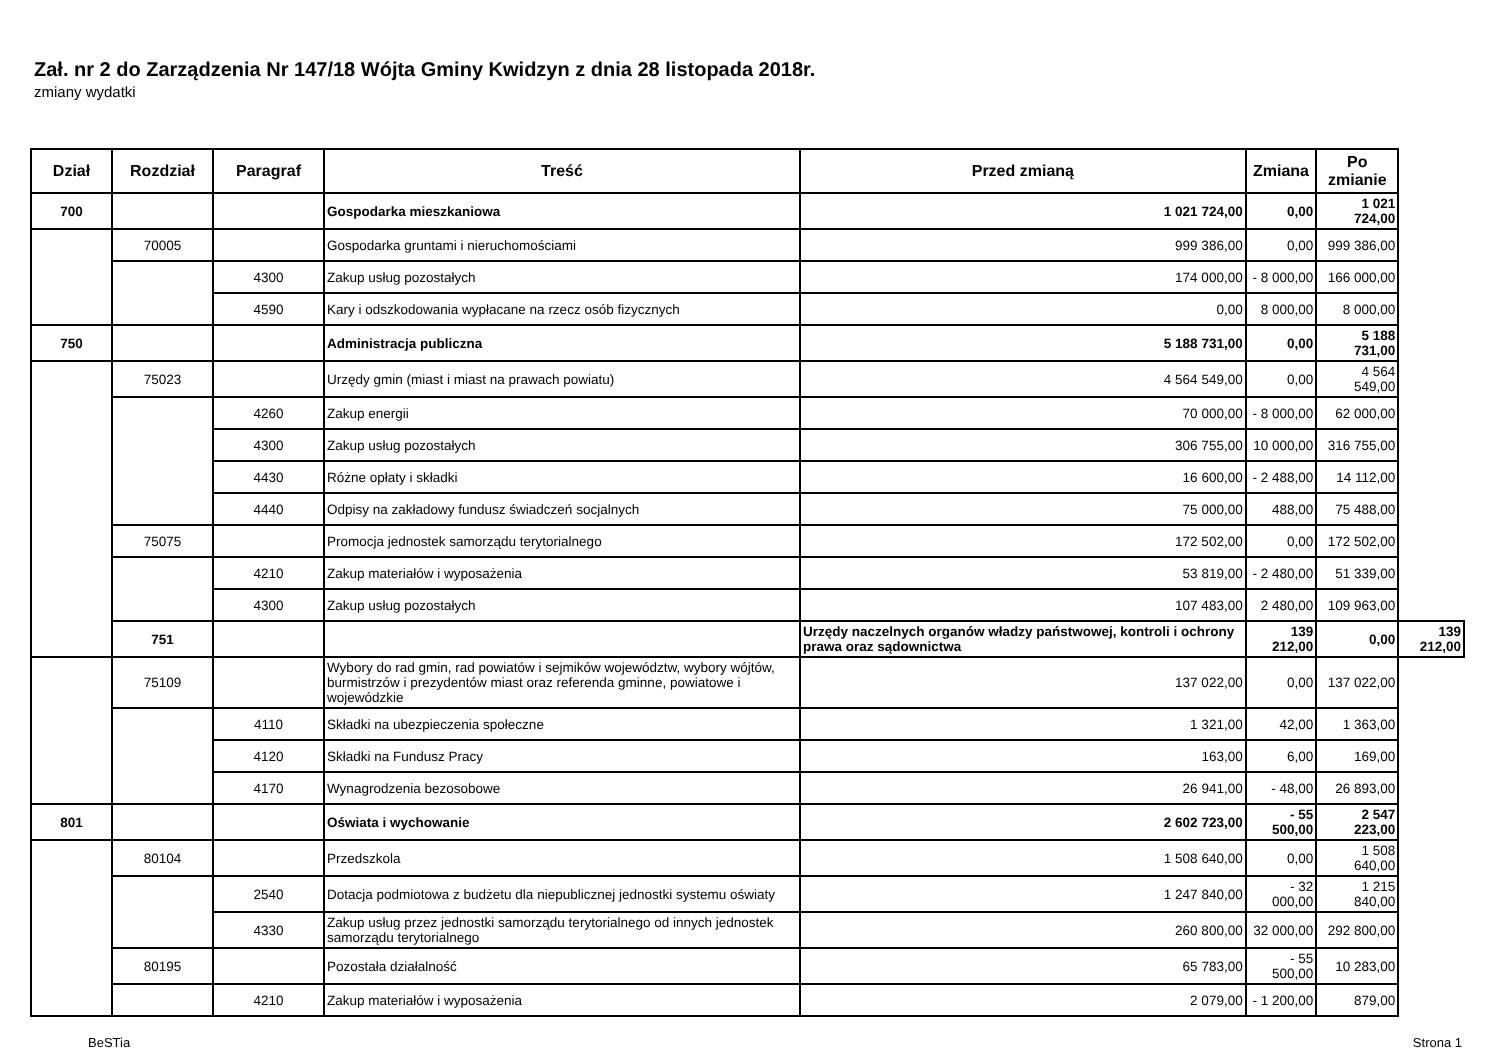Zał. nr 2 do Zarządzenia Nr 147/18 Wójta Gminy Kwidzyn z dnia 28 listopada 2018r.
zmiany wydatki
| Dział | Rozdział | Paragraf | Treść | Przed zmianą | Zmiana | Po zmianie | |
| --- | --- | --- | --- | --- | --- | --- | --- |
| 700 | | | Gospodarka mieszkaniowa | 1 021 724,00 | 0,00 | 1 021 724,00 | |
| | 70005 | | Gospodarka gruntami i nieruchomościami | 999 386,00 | 0,00 | 999 386,00 | |
| | | 4300 | Zakup usług pozostałych | 174 000,00 | - 8 000,00 | 166 000,00 | |
| | | 4590 | Kary i odszkodowania wypłacane na rzecz osób fizycznych | 0,00 | 8 000,00 | 8 000,00 | |
| 750 | | | Administracja publiczna | 5 188 731,00 | 0,00 | 5 188 731,00 | |
| | 75023 | | Urzędy gmin (miast i miast na prawach powiatu) | 4 564 549,00 | 0,00 | 4 564 549,00 | |
| | | 4260 | Zakup energii | 70 000,00 | - 8 000,00 | 62 000,00 | |
| | | 4300 | Zakup usług pozostałych | 306 755,00 | 10 000,00 | 316 755,00 | |
| | | 4430 | Różne opłaty i składki | 16 600,00 | - 2 488,00 | 14 112,00 | |
| | | 4440 | Odpisy na zakładowy fundusz świadczeń socjalnych | 75 000,00 | 488,00 | 75 488,00 | |
| | 75075 | | Promocja jednostek samorządu terytorialnego | 172 502,00 | 0,00 | 172 502,00 | |
| | | 4210 | Zakup materiałów i wyposażenia | 53 819,00 | - 2 480,00 | 51 339,00 | |
| | | 4300 | Zakup usług pozostałych | 107 483,00 | 2 480,00 | 109 963,00 | |
| | 751 | | | Urzędy naczelnych organów władzy państwowej, kontroli i ochrony prawa oraz sądownictwa | 139 212,00 | 0,00 | 139 212,00 |
| | 75109 | | Wybory do rad gmin, rad powiatów i sejmików województw, wybory wójtów, burmistrzów i prezydentów miast oraz referenda gminne, powiatowe i wojewódzkie | 137 022,00 | 0,00 | 137 022,00 | |
| | | 4110 | Składki na ubezpieczenia społeczne | 1 321,00 | 42,00 | 1 363,00 | |
| | | 4120 | Składki na Fundusz Pracy | 163,00 | 6,00 | 169,00 | |
| | | 4170 | Wynagrodzenia bezosobowe | 26 941,00 | - 48,00 | 26 893,00 | |
| 801 | | | Oświata i wychowanie | 2 602 723,00 | - 55 500,00 | 2 547 223,00 | |
| | 80104 | | Przedszkola | 1 508 640,00 | 0,00 | 1 508 640,00 | |
| | | 2540 | Dotacja podmiotowa z budżetu dla niepublicznej jednostki systemu oświaty | 1 247 840,00 | - 32 000,00 | 1 215 840,00 | |
| | | 4330 | Zakup usług przez jednostki samorządu terytorialnego od innych jednostek samorządu terytorialnego | 260 800,00 | 32 000,00 | 292 800,00 | |
| | 80195 | | Pozostała działalność | 65 783,00 | - 55 500,00 | 10 283,00 | |
| | | 4210 | Zakup materiałów i wyposażenia | 2 079,00 | - 1 200,00 | 879,00 | |
BeSTia Strona 1